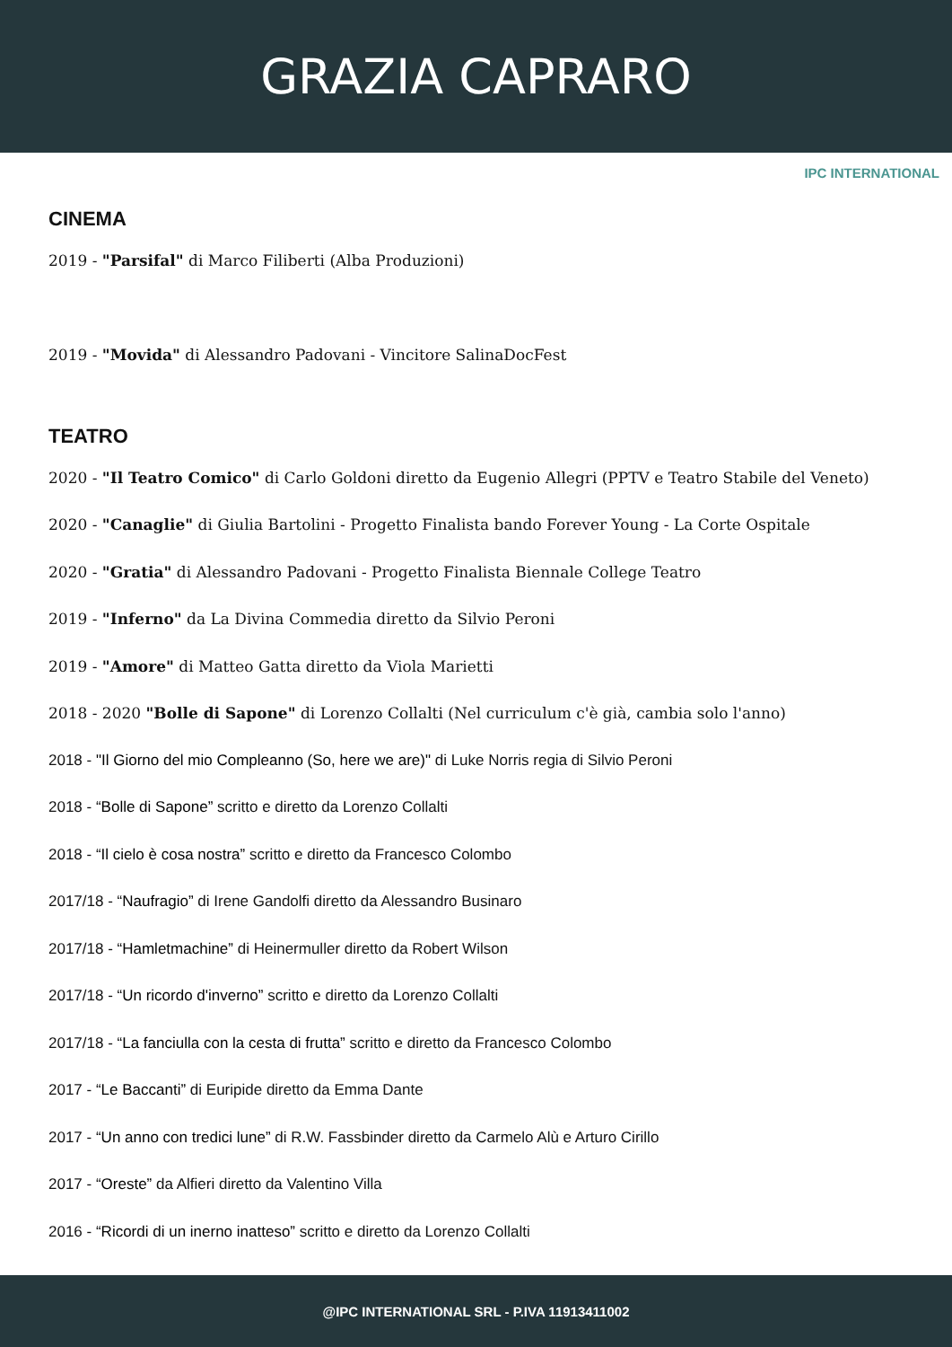GRAZIA CAPRARO
IPC INTERNATIONAL
CINEMA
2019 - "Parsifal" di Marco Filiberti (Alba Produzioni)
2019 - "Movida" di Alessandro Padovani - Vincitore SalinaDocFest
TEATRO
2020 - "Il Teatro Comico" di Carlo Goldoni diretto da Eugenio Allegri (PPTV e Teatro Stabile del Veneto)
2020 - "Canaglie" di Giulia Bartolini - Progetto Finalista bando Forever Young - La Corte Ospitale
2020 - "Gratia" di Alessandro Padovani - Progetto Finalista Biennale College Teatro
2019 - "Inferno" da La Divina Commedia diretto da Silvio Peroni
2019 - "Amore" di Matteo Gatta diretto da Viola Marietti
2018 - 2020 "Bolle di Sapone" di Lorenzo Collalti (Nel curriculum c'è già, cambia solo l'anno)
2018 - "Il Giorno del mio Compleanno (So, here we are)" di Luke Norris regia di Silvio Peroni
2018 - “Bolle di Sapone” scritto e diretto da Lorenzo Collalti
2018 - “Il cielo è cosa nostra” scritto e diretto da Francesco Colombo
2017/18 - “Naufragio” di Irene Gandolfi diretto da Alessandro Businaro
2017/18 - “Hamletmachine” di Heinermuller diretto da Robert Wilson
2017/18 - “Un ricordo d'inverno” scritto e diretto da Lorenzo Collalti
2017/18 - “La fanciulla con la cesta di frutta” scritto e diretto da Francesco Colombo
2017 - “Le Baccanti” di Euripide diretto da Emma Dante
2017 - “Un anno con tredici lune” di R.W. Fassbinder diretto da Carmelo Alù e Arturo Cirillo
2017 - “Oreste” da Alfieri diretto da Valentino Villa
2016 - “Ricordi di un inerno inatteso” scritto e diretto da Lorenzo Collalti
@IPC INTERNATIONAL SRL - P.IVA 11913411002